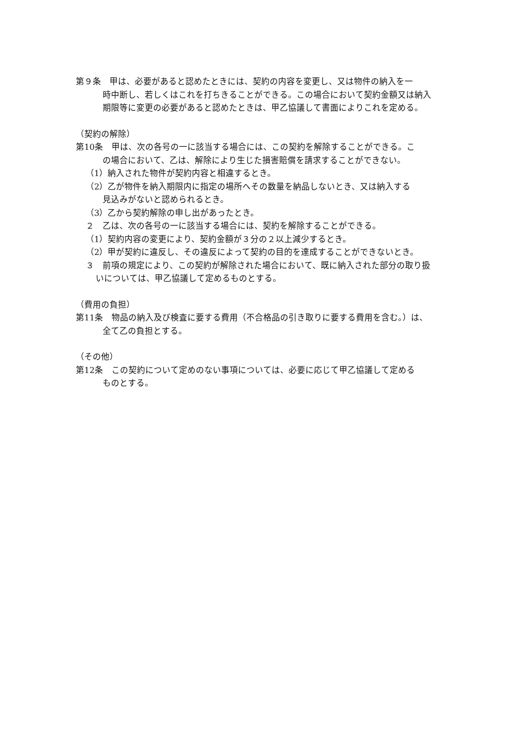第９条　甲は、必要があると認めたときには、契約の内容を変更し、又は物件の納入を一
時中断し、若しくはこれを打ちきることができる。この場合において契約金額又は納入
期限等に変更の必要があると認めたときは、甲乙協議して書面によりこれを定める。
（契約の解除）
第10条　甲は、次の各号の一に該当する場合には、この契約を解除することができる。こ
の場合において、乙は、解除により生じた損害賠償を請求することができない。
（1）納入された物件が契約内容と相違するとき。
（2）乙が物件を納入期限内に指定の場所へその数量を納品しないとき、又は納入する
見込みがないと認められるとき。
（3）乙から契約解除の申し出があったとき。
２　乙は、次の各号の一に該当する場合には、契約を解除することができる。
（1）契約内容の変更により、契約金額が３分の２以上減少するとき。
（2）甲が契約に違反し、その違反によって契約の目的を達成することができないとき。
３　前項の規定により、この契約が解除された場合において、既に納入された部分の取り扱
いについては、甲乙協議して定めるものとする。
（費用の負担）
第11条　物品の納入及び検査に要する費用（不合格品の引き取りに要する費用を含む。）は、
全て乙の負担とする。
（その他）
第12条　この契約について定めのない事項については、必要に応じて甲乙協議して定める
ものとする。